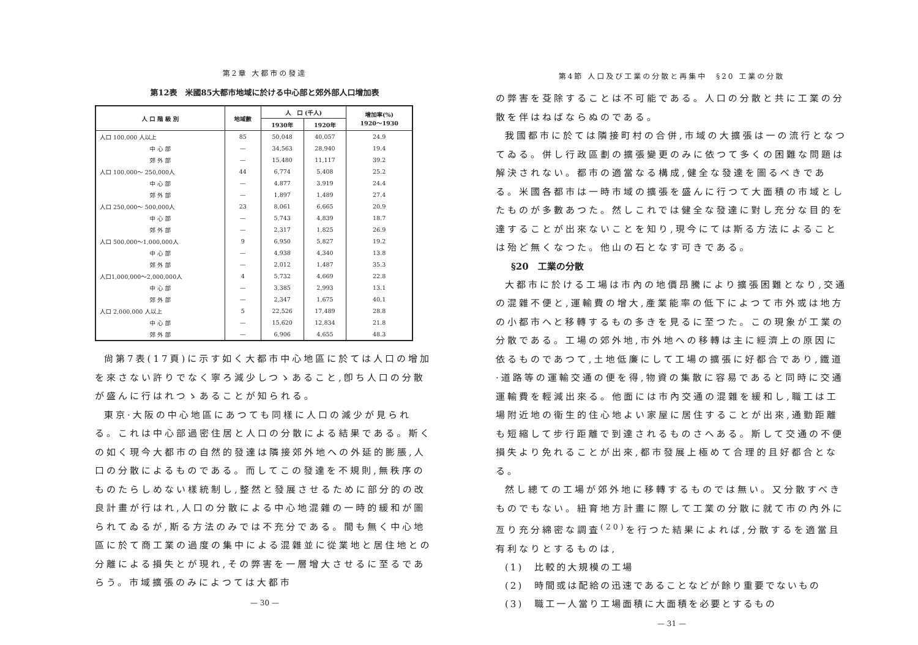第2章 大都市の發達
第12表　米國85大都市地域に於ける中心部と郊外部人口增加表
| 人 口 階 級 別 | 地域數 | 人 口 (千人) | | 增加率(%) 1920〜1930 |
| --- | --- | --- | --- | --- |
| | | 1930年 | 1920年 | |
| 人口 100,000 人以上 | 85 | 50,048 | 40,057 | 24.9 |
| 中 心 部 | — | 34,563 | 28,940 | 19.4 |
| 郊 外 部 | — | 15,480 | 11,117 | 39.2 |
| 人口 100,000〜 250,000人 | 44 | 6,774 | 5,408 | 25.2 |
| 中 心 部 | — | 4,877 | 3,919 | 24.4 |
| 郊 外 部 | — | 1,897 | 1,489 | 27.4 |
| 人口 250,000〜 500,000人 | 23 | 8,061 | 6,665 | 20.9 |
| 中 心 部 | — | 5,743 | 4,839 | 18.7 |
| 郊 外 部 | — | 2,317 | 1,825 | 26.9 |
| 人口 500,000〜1,000,000人 | 9 | 6,950 | 5,827 | 19.2 |
| 中 心 部 | — | 4,938 | 4,340 | 13.8 |
| 郊 外 部 | — | 2,012 | 1,487 | 35.3 |
| 人口1,000,000〜2,000,000人 | 4 | 5,732 | 4,669 | 22.8 |
| 中 心 部 | — | 3,385 | 2,993 | 13.1 |
| 郊 外 部 | — | 2,347 | 1,675 | 40.1 |
| 人口 2,000,000 人以上 | 5 | 22,526 | 17,489 | 28.8 |
| 中 心 部 | — | 15,620 | 12,834 | 21.8 |
| 郊 外 部 | — | 6,906 | 4,655 | 48.3 |
尙第7表(17頁)に示す如く大都市中心地區に於ては人口の增加を來さない許りでなく寧ろ減少しつゝあること,卽ち人口の分散が盛んに行はれつゝあることが知られる。
東京·大阪の中心地區にあつても同樣に人口の減少が見られる。これは中心部過密住居と人口の分散による結果である。斯くの如く現今大都市の自然的發達は隣接郊外地への外延的膨脹,人口の分散によるものである。而してこの發達を不規則,無秩序のものたらしめない樣統制し,整然と發展させるために部分的の改良計畫が行はれ,人口の分散による中心地混雜の一時的緩和が圖られてゐるが,斯る方法のみでは不充分である。間も無く中心地區に於て商工業の過度の集中による混雜並に從業地と居住地との分離による損失とが現れ,その弊害を一層增大させるに至るであらう。市域擴張のみによつては大都市
— 30 —
第4節 人口及び工業の分散と再集中　§20 工業の分散
の弊害を芟除することは不可能である。人口の分散と共に工業の分散を伴はねばならぬのである。
我國都市に於ては隣接町村の合併,市域の大擴張は一の流行となつてゐる。併し行政區劃の擴張變更のみに依つて多くの困難な問題は解決されない。都市の適當なる構成,健全な發達を圖るべきである。米國各都市は一時市域の擴張を盛んに行つて大面積の市域としたものが多數あつた。然しこれでは健全な發達に對し充分な目的を達することが出來ないことを知り,現今にては斯る方法によることは殆ど無くなつた。他山の石となす可きである。
§20　工業の分散
大都市に於ける工場は市內の地價昂騰により擴張困難となり,交通の混雜不便と,運輸費の增大,產業能率の低下によつて市外或は地方の小都市へと移轉するもの多きを見るに至つた。この現象が工業の分散である。工場の郊外地,市外地への移轉は主に經濟上の原因に依るものであつて,土地低廉にして工場の擴張に好都合であり,鐵道·道路等の運輸交通の便を得,物資の集散に容易であると同時に交通運輸費を輕減出來る。他面には市內交通の混雜を緩和し,職工は工場附近地の衞生的住心地よい家屋に居住することが出來,通勤距離も短縮して步行距離で到達されるものさへある。斯して交通の不便損失より免れることが出來,都市發展上極めて合理的且好都合となる。
然し總ての工場が郊外地に移轉するものでは無い。又分散すべきものでもない。紐育地方計畫に際して工業の分散に就て市の內外に亙り充分綿密な調査<sup>(20)</sup>を行つた結果によれば,分散するを適當且有利なりとするものは,
(1)　比較的大規模の工場
(2)　時間或は配給の迅速であることなどが餘り重要でないもの
(3)　職工一人當り工場面積に大面積を必要とするもの
— 31 —